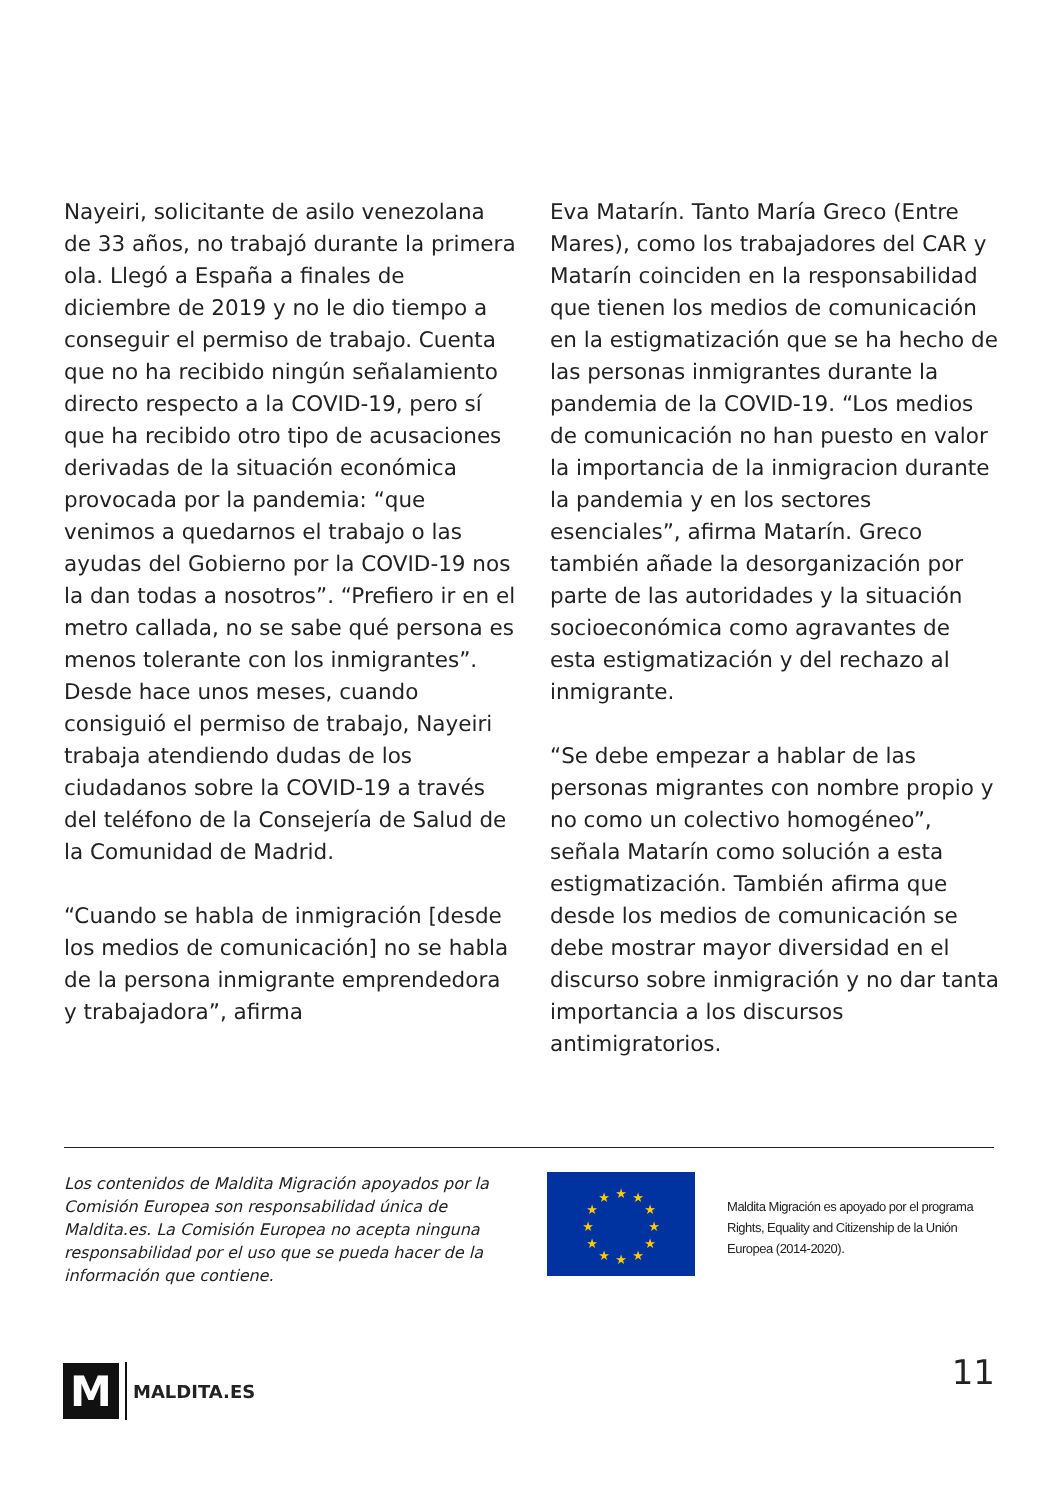Nayeiri, solicitante de asilo venezolana de 33 años, no trabajó durante la primera ola. Llegó a España a finales de diciembre de 2019 y no le dio tiempo a conseguir el permiso de trabajo. Cuenta que no ha recibido ningún señalamiento directo respecto a la COVID-19, pero sí que ha recibido otro tipo de acusaciones derivadas de la situación económica provocada por la pandemia: “que venimos a quedarnos el trabajo o las ayudas del Gobierno por la COVID-19 nos la dan todas a nosotros”. “Prefiero ir en el metro callada, no se sabe qué persona es menos tolerante con los inmigrantes”. Desde hace unos meses, cuando consiguió el permiso de trabajo, Nayeiri trabaja atendiendo dudas de los ciudadanos sobre la COVID-19 a través del teléfono de la Consejería de Salud de la Comunidad de Madrid.
“Cuando se habla de inmigración [desde los medios de comunicación] no se habla de la persona inmigrante emprendedora y trabajadora”, afirma
Eva Matarín. Tanto María Greco (Entre Mares), como los trabajadores del CAR y Matarín coinciden en la responsabilidad que tienen los medios de comunicación en la estigmatización que se ha hecho de las personas inmigrantes durante la pandemia de la COVID-19. “Los medios de comunicación no han puesto en valor la importancia de la inmigracion durante la pandemia y en los sectores esenciales”, afirma Matarín. Greco también añade la desorganización por parte de las autoridades y la situación socioeconómica como agravantes de esta estigmatización y del rechazo al inmigrante.
“Se debe empezar a hablar de las personas migrantes con nombre propio y no como un colectivo homogéneo”, señala Matarín como solución a esta estigmatización. También afirma que desde los medios de comunicación se debe mostrar mayor diversidad en el discurso sobre inmigración y no dar tanta importancia a los discursos antimigratorios.
Los contenidos de Maldita Migración apoyados por la Comisión Europea son responsabilidad única de Maldita.es. La Comisión Europea no acepta ninguna responsabilidad por el uso que se pueda hacer de la información que contiene.
★
★
★
★
★
★
★
★
★
★
★
★
Maldita Migración es apoyado por el programa Rights, Equality and Citizenship de la Unión Europea (2014-2020).
M
MALDITA.ES
11